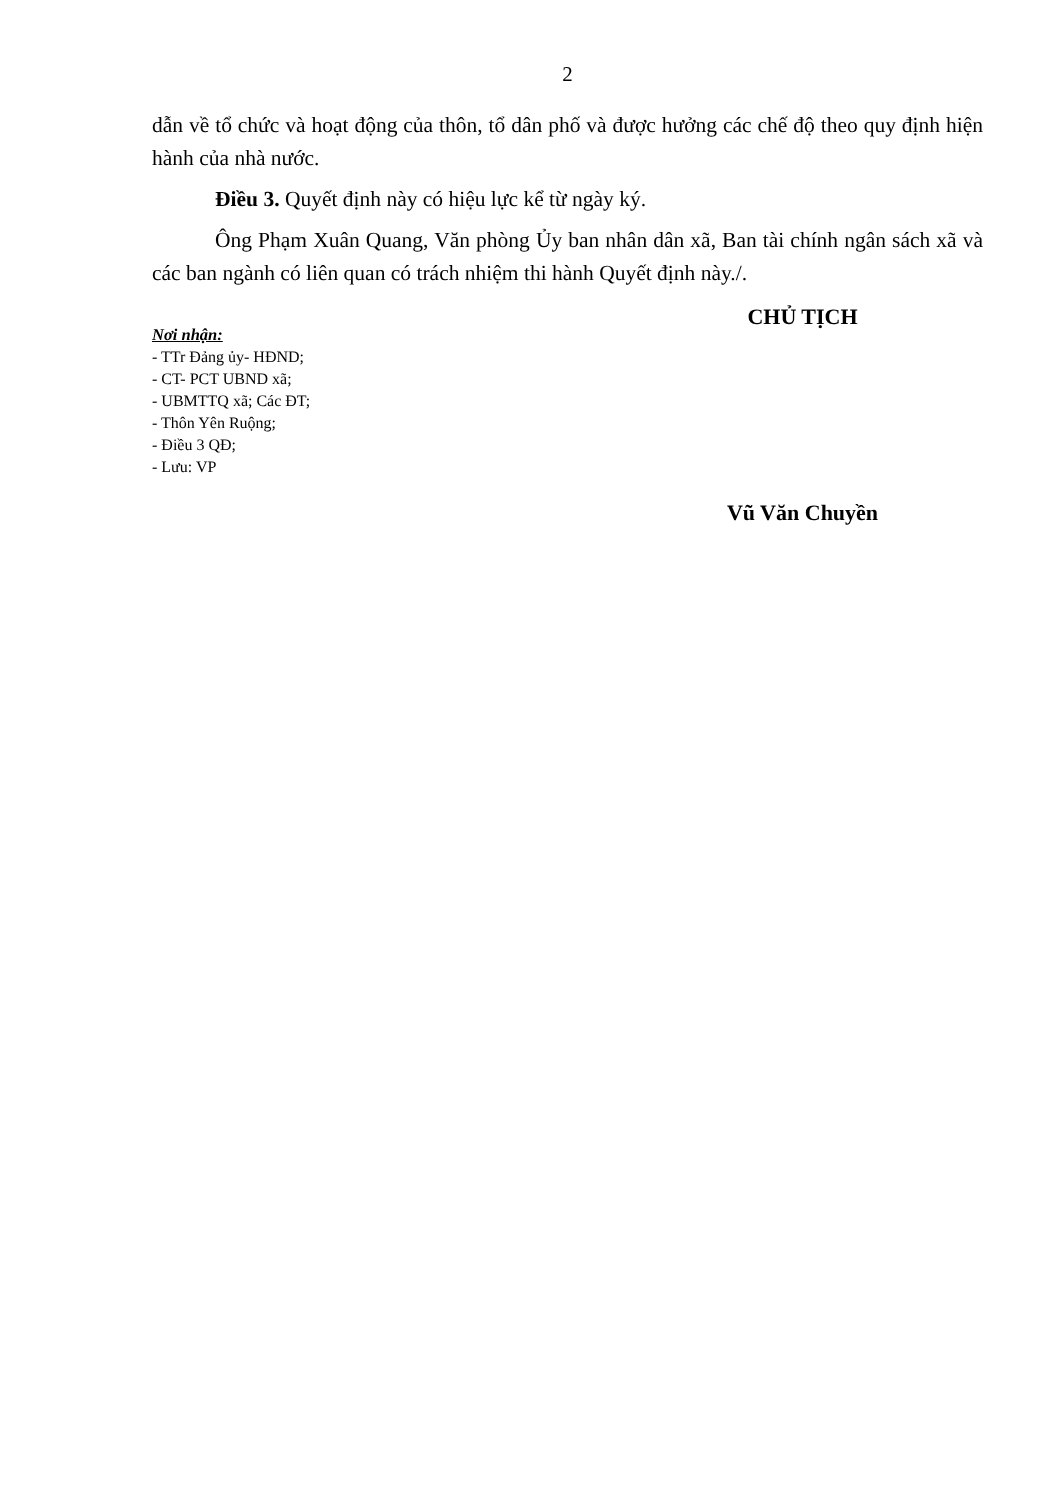2
dẫn về tổ chức và hoạt động của thôn, tổ dân phố và được hưởng các chế độ theo quy định hiện hành của nhà nước.
Điều 3. Quyết định này có hiệu lực kể từ ngày ký.
Ông Phạm Xuân Quang, Văn phòng Ủy ban nhân dân xã, Ban tài chính ngân sách xã và các ban ngành có liên quan có trách nhiệm thi hành Quyết định này./.
Nơi nhận:
- TTr Đảng ủy- HĐND;
- CT- PCT UBND xã;
- UBMTTQ xã; Các ĐT;
- Thôn Yên Ruộng;
- Điều 3 QĐ;
- Lưu: VP
CHỦ TỊCH
Vũ Văn Chuyền